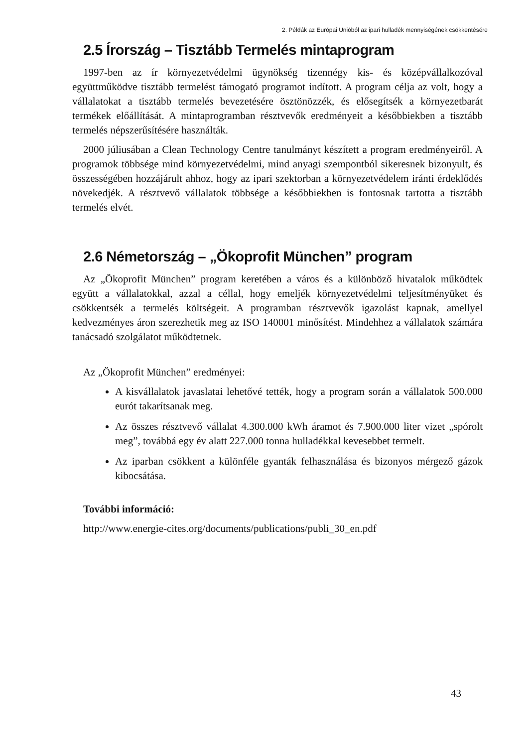2. Példák az Európai Unióból az ipari hulladék mennyiségének csökkentésére
2.5 Írország – Tisztább Termelés mintaprogram
1997-ben az ír környezetvédelmi ügynökség tizennégy kis- és középvállalkozóval együttműködve tisztább termelést támogató programot indított. A program célja az volt, hogy a vállalatokat a tisztább termelés bevezetésére ösztönözzék, és elősegítsék a környezetbarát termékek előállítását. A mintaprogramban résztvevők eredményeit a későbbiekben a tisztább termelés népszerűsítésére használták.
2000 júliusában a Clean Technology Centre tanulmányt készített a program eredményeiről. A programok többsége mind környezetvédelmi, mind anyagi szempontból sikeresnek bizonyult, és összességében hozzájárult ahhoz, hogy az ipari szektorban a környezetvédelem iránti érdeklődés növekedjék. A résztvevő vállalatok többsége a későbbiekben is fontosnak tartotta a tisztább termelés elvét.
2.6 Németország – „Ökoprofit München” program
Az „Ökoprofit München” program keretében a város és a különböző hivatalok működtek együtt a vállalatokkal, azzal a céllal, hogy emeljék környezetvédelmi teljesítményüket és csökkentsék a termelés költségeit. A programban résztvevők igazolást kapnak, amellyel kedvezményes áron szerezhetik meg az ISO 140001 minősítést. Mindehhez a vállalatok számára tanácsadó szolgálatot működtetnek.
Az „Ökoprofit München” eredményei:
A kisvállalatok javaslatai lehetővé tették, hogy a program során a vállalatok 500.000 eurót takarítsanak meg.
Az összes résztvevő vállalat 4.300.000 kWh áramot és 7.900.000 liter vizet „spórolt meg”, továbbá egy év alatt 227.000 tonna hulladékkal kevesebbet termelt.
Az iparban csökkent a különféle gyanták felhasználása és bizonyos mérgező gázok kibocsátása.
További információ:
http://www.energie-cites.org/documents/publications/publi_30_en.pdf
43